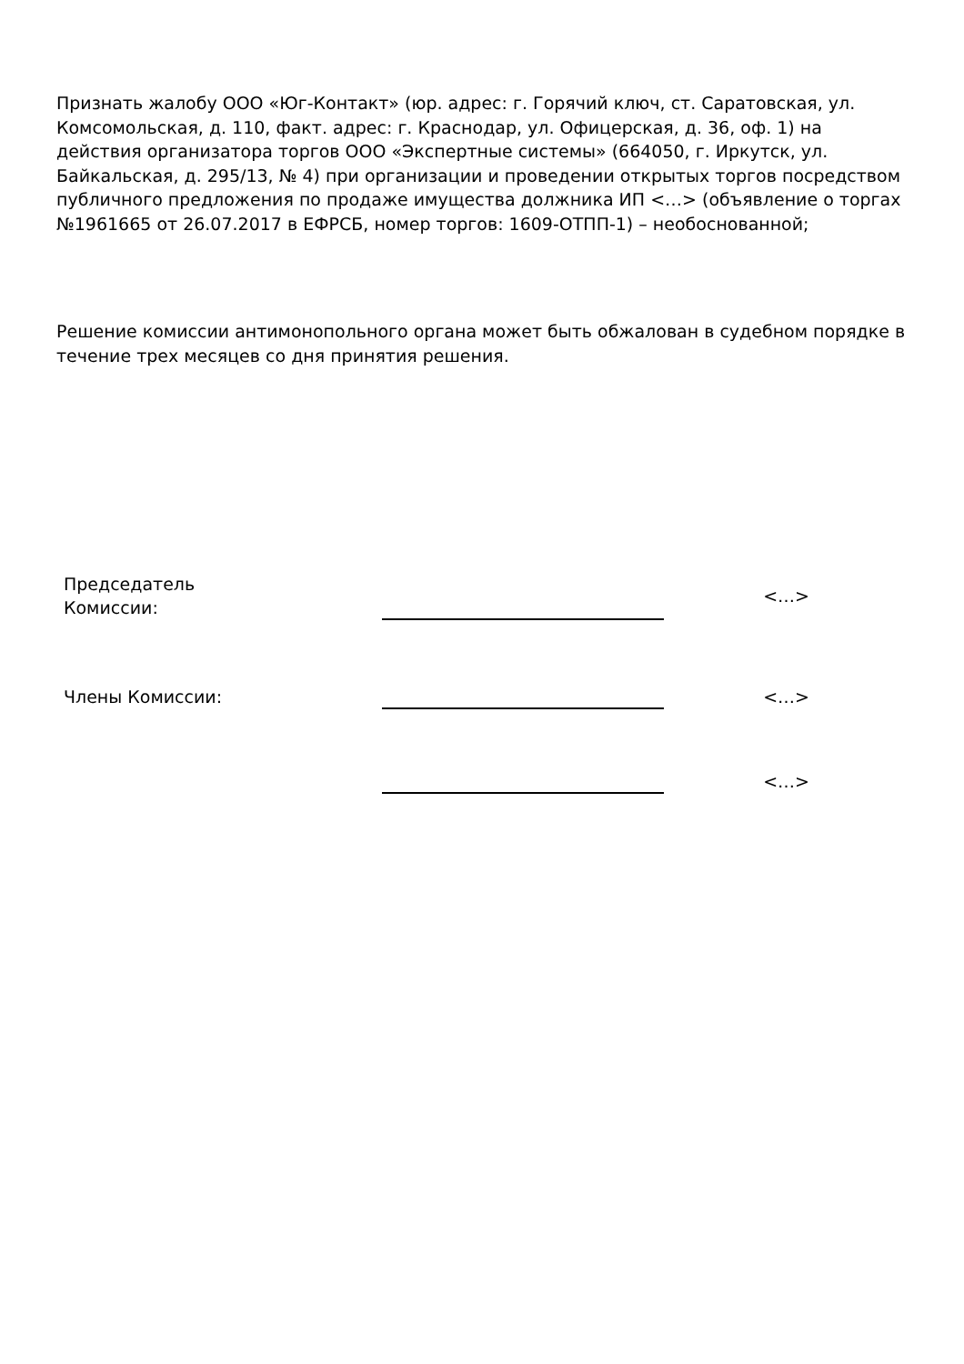Признать жалобу ООО «Юг-Контакт» (юр. адрес: г. Горячий ключ, ст. Саратовская, ул. Комсомольская, д. 110, факт. адрес: г. Краснодар, ул. Офицерская, д. 36, оф. 1) на действия организатора торгов ООО «Экспертные системы» (664050, г. Иркутск, ул. Байкальская, д. 295/13, № 4) при организации и проведении открытых торгов посредством публичного предложения по продаже имущества должника ИП <…> (объявление о торгах №1961665 от 26.07.2017 в ЕФРСБ, номер торгов: 1609-ОТПП-1) – необоснованной;
Решение комиссии антимонопольного органа может быть обжалован в судебном порядке в течение трех месяцев со дня принятия решения.
| Председатель Комиссии: | | <…> |
| Члены Комиссии: | | <…> |
| | | <…> |